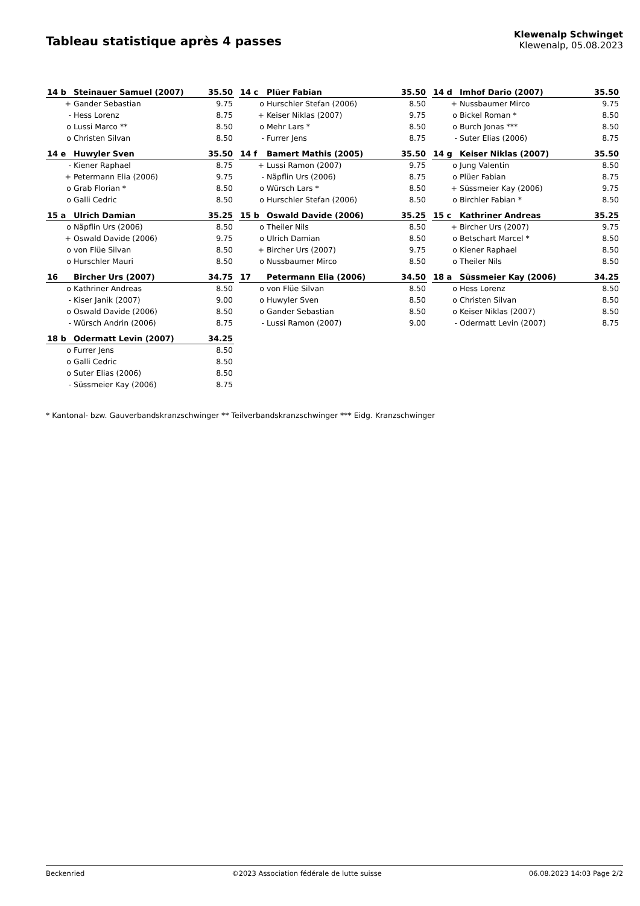Tableau statistique après 4 passes
Klewenalp Schwinget
Klewenalp, 05.08.2023
| 14 b | Steinauer Samuel (2007) | 35.50 |
| --- | --- | --- |
| + | Gander Sebastian | 9.75 |
| - | Hess Lorenz | 8.75 |
| o | Lussi Marco ** | 8.50 |
| o | Christen Silvan | 8.50 |
| 14 c | Plüer Fabian | 35.50 |
| --- | --- | --- |
| o | Hurschler Stefan (2006) | 8.50 |
| + | Keiser Niklas (2007) | 9.75 |
| o | Mehr Lars * | 8.50 |
| - | Furrer Jens | 8.75 |
| 14 d | Imhof Dario (2007) | 35.50 |
| --- | --- | --- |
| + | Nussbaumer Mirco | 9.75 |
| o | Bickel Roman * | 8.50 |
| o | Burch Jonas *** | 8.50 |
| - | Suter Elias (2006) | 8.75 |
| 14 e | Huwyler Sven | 35.50 |
| --- | --- | --- |
| - | Kiener Raphael | 8.75 |
| + | Petermann Elia (2006) | 9.75 |
| o | Grab Florian * | 8.50 |
| o | Galli Cedric | 8.50 |
| 14 f | Bamert Mathis (2005) | 35.50 |
| --- | --- | --- |
| + | Lussi Ramon (2007) | 9.75 |
| - | Näpflin Urs (2006) | 8.75 |
| o | Würsch Lars * | 8.50 |
| o | Hurschler Stefan (2006) | 8.50 |
| 14 g | Keiser Niklas (2007) | 35.50 |
| --- | --- | --- |
| o | Jung Valentin | 8.50 |
| o | Plüer Fabian | 8.75 |
| + | Süssmeier Kay (2006) | 9.75 |
| o | Birchler Fabian * | 8.50 |
| 15 a | Ulrich Damian | 35.25 |
| --- | --- | --- |
| o | Näpflin Urs (2006) | 8.50 |
| + | Oswald Davide (2006) | 9.75 |
| o | von Flüe Silvan | 8.50 |
| o | Hurschler Mauri | 8.50 |
| 15 b | Oswald Davide (2006) | 35.25 |
| --- | --- | --- |
| o | Theiler Nils | 8.50 |
| o | Ulrich Damian | 8.50 |
| + | Bircher Urs (2007) | 9.75 |
| o | Nussbaumer Mirco | 8.50 |
| 15 c | Kathriner Andreas | 35.25 |
| --- | --- | --- |
| + | Bircher Urs (2007) | 9.75 |
| o | Betschart Marcel * | 8.50 |
| o | Kiener Raphael | 8.50 |
| o | Theiler Nils | 8.50 |
| 16 | Bircher Urs (2007) | 34.75 |
| --- | --- | --- |
| o | Kathriner Andreas | 8.50 |
| - | Kiser Janik (2007) | 9.00 |
| o | Oswald Davide (2006) | 8.50 |
| - | Würsch Andrin (2006) | 8.75 |
| 17 | Petermann Elia (2006) | 34.50 |
| --- | --- | --- |
| o | von Flüe Silvan | 8.50 |
| o | Huwyler Sven | 8.50 |
| o | Gander Sebastian | 8.50 |
| - | Lussi Ramon (2007) | 9.00 |
| 18 a | Süssmeier Kay (2006) | 34.25 |
| --- | --- | --- |
| o | Hess Lorenz | 8.50 |
| o | Christen Silvan | 8.50 |
| o | Keiser Niklas (2007) | 8.50 |
| - | Odermatt Levin (2007) | 8.75 |
| 18 b | Odermatt Levin (2007) | 34.25 |
| --- | --- | --- |
| o | Furrer Jens | 8.50 |
| o | Galli Cedric | 8.50 |
| o | Suter Elias (2006) | 8.50 |
| - | Süssmeier Kay (2006) | 8.75 |
* Kantonal- bzw. Gauverbandskranzschwinger ** Teilverbandskranzschwinger *** Eidg. Kranzschwinger
Beckenried ©2023 Association fédérale de lutte suisse 06.08.2023 14:03 Page 2/2